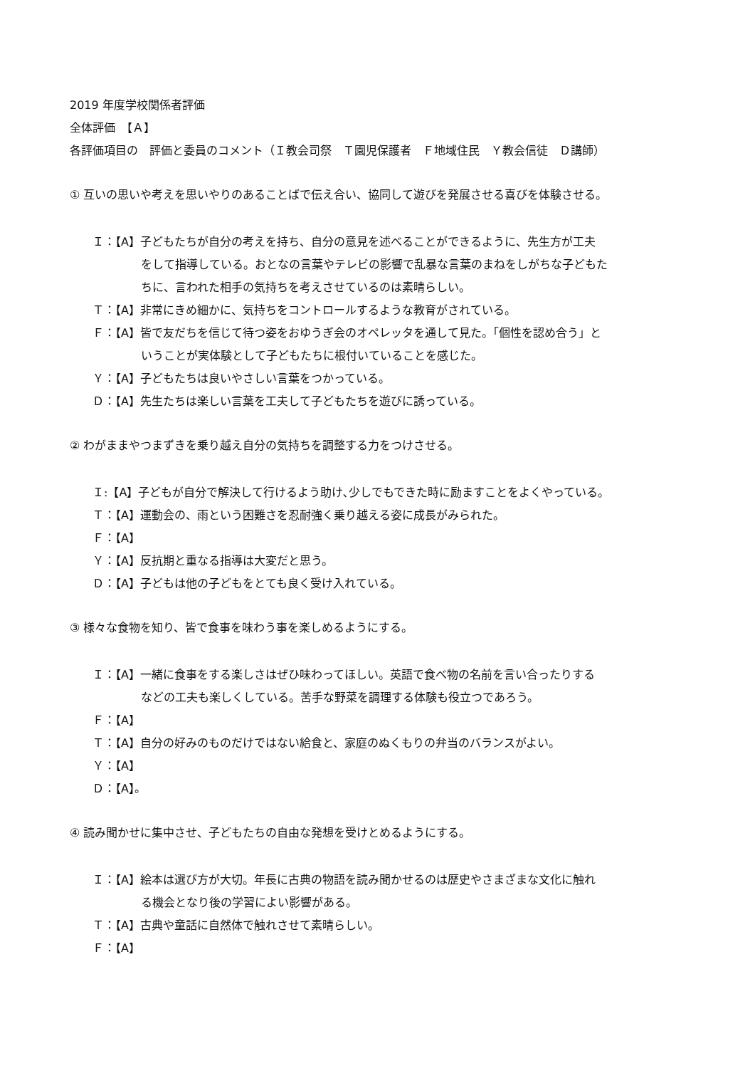2019 年度学校関係者評価
全体評価　【Ａ】
各評価項目の　評価と委員のコメント（Ｉ教会司祭　Ｔ園児保護者　Ｆ地域住民　Ｙ教会信徒　Ｄ講師）
① 互いの思いや考えを思いやりのあることばで伝え合い、協同して遊びを発展させる喜びを体験させる。
Ｉ：【A】子どもたちが自分の考えを持ち、自分の意見を述べることができるように、先生方が工夫
をして指導している。おとなの言葉やテレビの影響で乱暴な言葉のまねをしがちな子どもた
ちに、言われた相手の気持ちを考えさせているのは素晴らしい。
Ｔ：【A】非常にきめ細かに、気持ちをコントロールするような教育がされている。
Ｆ：【A】皆で友だちを信じて待つ姿をおゆうぎ会のオペレッタを通して見た。「個性を認め合う」と
いうことが実体験として子どもたちに根付いていることを感じた。
Ｙ：【A】子どもたちは良いやさしい言葉をつかっている。
Ｄ：【A】先生たちは楽しい言葉を工夫して子どもたちを遊びに誘っている。
② わがままやつまずきを乗り越え自分の気持ちを調整する力をつけさせる。
Ｉ:【A】子どもが自分で解決して行けるよう助け､少しでもできた時に励ますことをよくやっている。
Ｔ：【A】運動会の、雨という困難さを忍耐強く乗り越える姿に成長がみられた。
Ｆ：【A】
Ｙ：【A】反抗期と重なる指導は大変だと思う。
Ｄ：【A】子どもは他の子どもをとても良く受け入れている。
③ 様々な食物を知り、皆で食事を味わう事を楽しめるようにする。
Ｉ：【A】一緒に食事をする楽しさはぜひ味わってほしい。英語で食べ物の名前を言い合ったりする
などの工夫も楽しくしている。苦手な野菜を調理する体験も役立つであろう。
Ｆ：【A】
Ｔ：【A】自分の好みのものだけではない給食と、家庭のぬくもりの弁当のバランスがよい。
Ｙ：【A】
Ｄ：【A】。
④ 読み聞かせに集中させ、子どもたちの自由な発想を受けとめるようにする。
Ｉ：【A】絵本は選び方が大切。年長に古典の物語を読み聞かせるのは歴史やさまざまな文化に触れ
る機会となり後の学習によい影響がある。
Ｔ：【A】古典や童話に自然体で触れさせて素晴らしい。
Ｆ：【A】